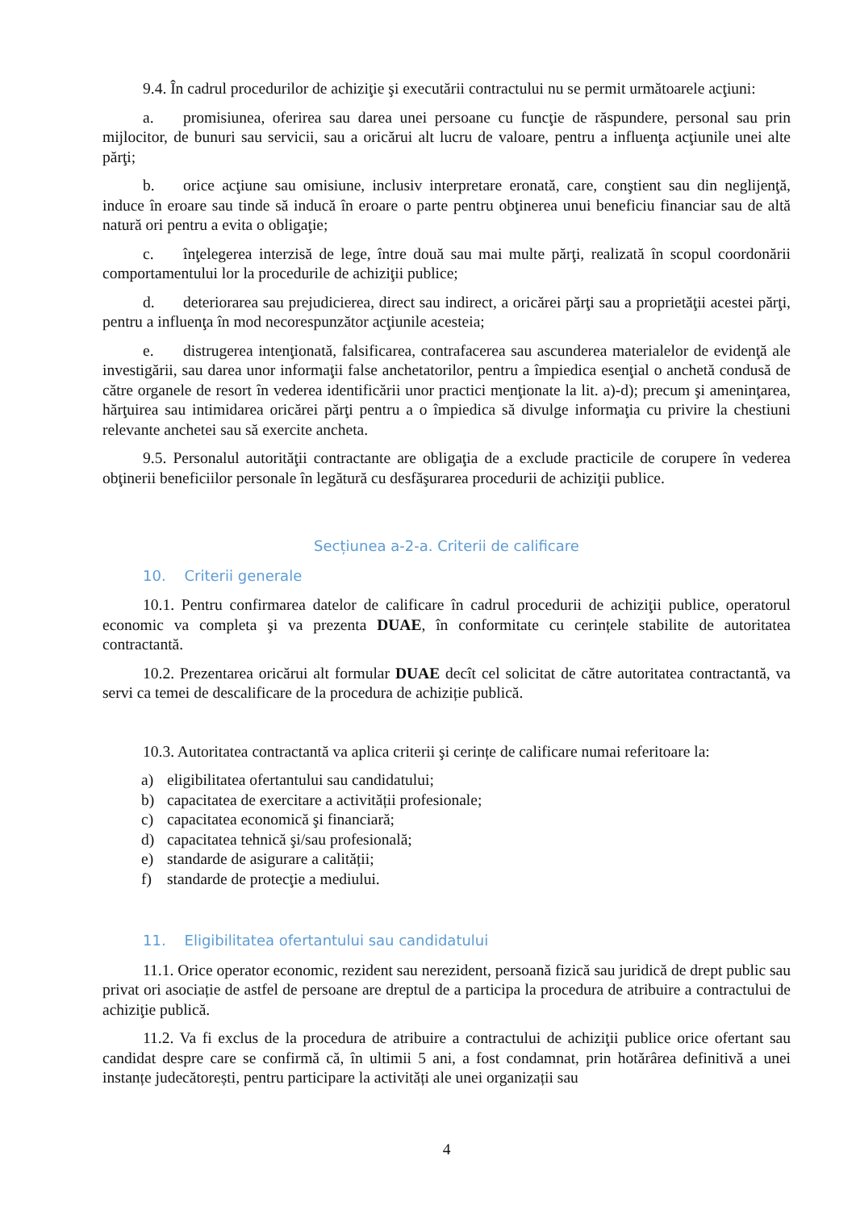9.4. În cadrul procedurilor de achiziţie şi executării contractului nu se permit următoarele acţiuni:
a. promisiunea, oferirea sau darea unei persoane cu funcţie de răspundere, personal sau prin mijlocitor, de bunuri sau servicii, sau a oricărui alt lucru de valoare, pentru a influenţa acţiunile unei alte părţi;
b. orice acţiune sau omisiune, inclusiv interpretare eronată, care, conştient sau din neglijenţă, induce în eroare sau tinde să inducă în eroare o parte pentru obţinerea unui beneficiu financiar sau de altă natură ori pentru a evita o obligaţie;
c. înţelegerea interzisă de lege, între două sau mai multe părţi, realizată în scopul coordonării comportamentului lor la procedurile de achiziţii publice;
d. deteriorarea sau prejudicierea, direct sau indirect, a oricărei părţi sau a proprietăţii acestei părţi, pentru a influenţa în mod necorespunzător acţiunile acesteia;
e. distrugerea intenţionată, falsificarea, contrafacerea sau ascunderea materialelor de evidenţă ale investigării, sau darea unor informaţii false anchetatorilor, pentru a împiedica esenţial o anchetă condusă de către organele de resort în vederea identificării unor practici menţionate la lit. a)-d); precum şi ameninţarea, hărţuirea sau intimidarea oricărei părţi pentru a o împiedica să divulge informaţia cu privire la chestiuni relevante anchetei sau să exercite ancheta.
9.5. Personalul autorităţii contractante are obligaţia de a exclude practicile de corupere în vederea obţinerii beneficiilor personale în legătură cu desfăşurarea procedurii de achiziţii publice.
Secțiunea a-2-a. Criterii de calificare
10. Criterii generale
10.1. Pentru confirmarea datelor de calificare în cadrul procedurii de achiziţii publice, operatorul economic va completa şi va prezenta DUAE, în conformitate cu cerințele stabilite de autoritatea contractantă.
10.2. Prezentarea oricărui alt formular DUAE decît cel solicitat de către autoritatea contractantă, va servi ca temei de descalificare de la procedura de achiziție publică.
10.3. Autoritatea contractantă va aplica criterii şi cerințe de calificare numai referitoare la:
a) eligibilitatea ofertantului sau candidatului;
b) capacitatea de exercitare a activității profesionale;
c) capacitatea economică şi financiară;
d) capacitatea tehnică şi/sau profesională;
e) standarde de asigurare a calității;
f) standarde de protecţie a mediului.
11. Eligibilitatea ofertantului sau candidatului
11.1. Orice operator economic, rezident sau nerezident, persoană fizică sau juridică de drept public sau privat ori asociație de astfel de persoane are dreptul de a participa la procedura de atribuire a contractului de achiziţie publică.
11.2. Va fi exclus de la procedura de atribuire a contractului de achiziţii publice orice ofertant sau candidat despre care se confirmă că, în ultimii 5 ani, a fost condamnat, prin hotărârea definitivă a unei instanțe judecătorești, pentru participare la activități ale unei organizații sau
4